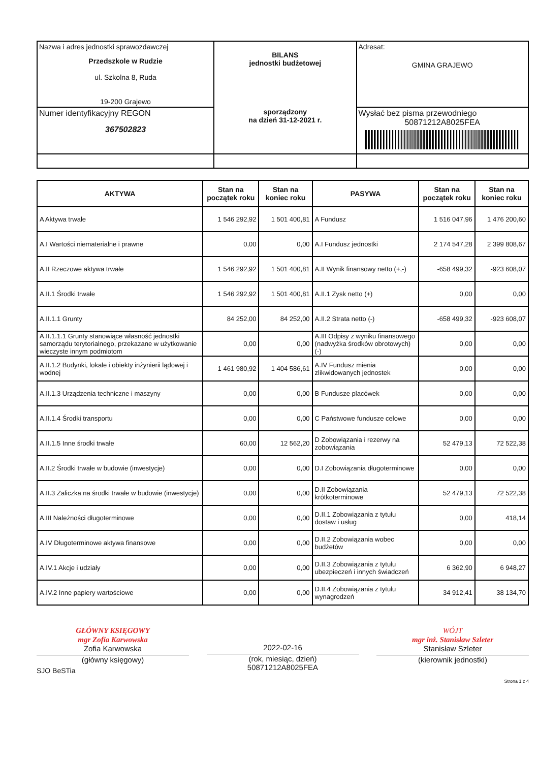| Nazwa i adres jednostki sprawozdawczej Przedszkole w Rudzie ul. Szkolna 8, Ruda 19-200 Grajewo | BILANS jednostki budżetowej sporządzony na dzień 31-12-2021 r. | Adresat: GMINA GRAJEWO |
| Numer identyfikacyjny REGON 367502823 | | Wysłać bez pisma przewodniego 50871212A8025FEA |
| AKTYWA | Stan na początek roku | Stan na koniec roku | PASYWA | Stan na początek roku | Stan na koniec roku |
| --- | --- | --- | --- | --- | --- |
| A Aktywa trwałe | 1 546 292,92 | 1 501 400,81 | A Fundusz | 1 516 047,96 | 1 476 200,60 |
| A.I Wartości niematerialne i prawne | 0,00 | 0,00 | A.I Fundusz jednostki | 2 174 547,28 | 2 399 808,67 |
| A.II Rzeczowe aktywa trwałe | 1 546 292,92 | 1 501 400,81 | A.II Wynik finansowy netto (+,-) | -658 499,32 | -923 608,07 |
| A.II.1 Środki trwałe | 1 546 292,92 | 1 501 400,81 | A.II.1 Zysk netto (+) | 0,00 | 0,00 |
| A.II.1.1 Grunty | 84 252,00 | 84 252,00 | A.II.2 Strata netto (-) | -658 499,32 | -923 608,07 |
| A.II.1.1.1 Grunty stanowiące własność jednostki samorządu terytorialnego, przekazane w użytkowanie wieczyste innym podmiotom | 0,00 | 0,00 | A.III Odpisy z wyniku finansowego (nadwyżka środków obrotowych) (-) | 0,00 | 0,00 |
| A.II.1.2 Budynki, lokale i obiekty inżynierii lądowej i wodnej | 1 461 980,92 | 1 404 586,61 | A.IV Fundusz mienia zlikwidowanych jednostek | 0,00 | 0,00 |
| A.II.1.3 Urządzenia techniczne i maszyny | 0,00 | 0,00 | B Fundusze placówek | 0,00 | 0,00 |
| A.II.1.4 Środki transportu | 0,00 | 0,00 | C Państwowe fundusze celowe | 0,00 | 0,00 |
| A.II.1.5 Inne środki trwałe | 60,00 | 12 562,20 | D Zobowiązania i rezerwy na zobowiązania | 52 479,13 | 72 522,38 |
| A.II.2 Środki trwałe w budowie (inwestycje) | 0,00 | 0,00 | D.I Zobowiązania długoterminowe | 0,00 | 0,00 |
| A.II.3 Zaliczka na środki trwałe w budowie (inwestycje) | 0,00 | 0,00 | D.II Zobowiązania krótkoterminowe | 52 479,13 | 72 522,38 |
| A.III Należności długoterminowe | 0,00 | 0,00 | D.II.1 Zobowiązania z tytułu dostaw i usług | 0,00 | 418,14 |
| A.IV Długoterminowe aktywa finansowe | 0,00 | 0,00 | D.II.2 Zobowiązania wobec budżetów | 0,00 | 0,00 |
| A.IV.1 Akcje i udziały | 0,00 | 0,00 | D.II.3 Zobowiązania z tytułu ubezpieczeń i innych świadczeń | 6 362,90 | 6 948,27 |
| A.IV.2 Inne papiery wartościowe | 0,00 | 0,00 | D.II.4 Zobowiązania z tytułu wynagrodzeń | 34 912,41 | 38 134,70 |
GŁÓWNY KSIĘGOWY
mgr Zofia Karwowska
Zofia Karwowska
(główny księgowy)
2022-02-16
(rok, miesiąc, dzień)
50871212A8025FEA
WÓJT
mgr inż. Stanisław Szleter
Stanisław Szleter
(kierownik jednostki)
SJO BeSTia
Strona 1 z 4